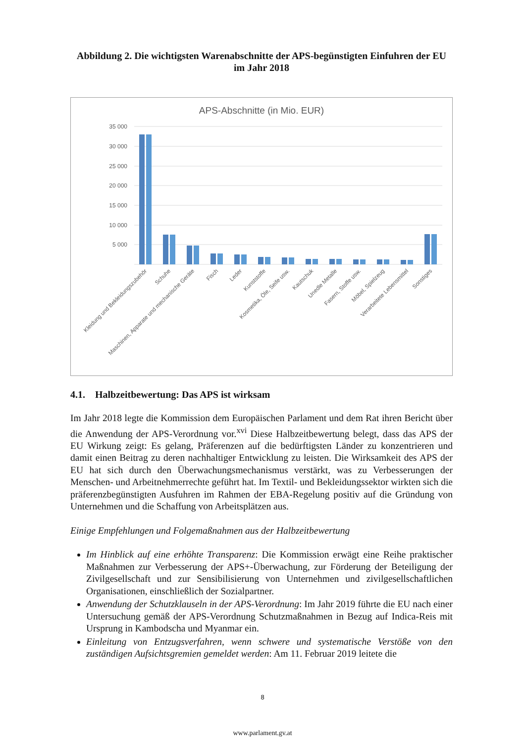Abbildung 2. Die wichtigsten Warenabschnitte der APS-begünstigten Einfuhren der EU im Jahr 2018
APS-Abschnitte (in Mio. EUR)
35 000
30 000
25 000
20 000
15 000
10 000
5 000
Kleidung und Bekleidungszubehör
Schuhe
Maschinen, Apparate und mechanische Geräte
Fisch
Leder
Kunststoffe
Kosmetika, Öle, Seife usw.
Kautschuk
Unedle Metalle
Fasern, Stoffe usw.
Möbel, Spielzeug
Verarbeitete Lebensmittel
Sonstiges
4.1. Halbzeitbewertung: Das APS ist wirksam
Im Jahr 2018 legte die Kommission dem Europäischen Parlament und dem Rat ihren Bericht über die Anwendung der APS-Verordnung vor.<sup>xvi</sup> Diese Halbzeitbewertung belegt, dass das APS der EU Wirkung zeigt: Es gelang, Präferenzen auf die bedürftigsten Länder zu konzentrieren und damit einen Beitrag zu deren nachhaltiger Entwicklung zu leisten. Die Wirksamkeit des APS der EU hat sich durch den Überwachungsmechanismus verstärkt, was zu Verbesserungen der Menschen- und Arbeitnehmerrechte geführt hat. Im Textil- und Bekleidungssektor wirkten sich die präferenzbegünstigten Ausfuhren im Rahmen der EBA-Regelung positiv auf die Gründung von Unternehmen und die Schaffung von Arbeitsplätzen aus.
Einige Empfehlungen und Folgemaßnahmen aus der Halbzeitbewertung
Im Hinblick auf eine erhöhte Transparenz: Die Kommission erwägt eine Reihe praktischer Maßnahmen zur Verbesserung der APS+-Überwachung, zur Förderung der Beteiligung der Zivilgesellschaft und zur Sensibilisierung von Unternehmen und zivilgesellschaftlichen Organisationen, einschließlich der Sozialpartner.
Anwendung der Schutzklauseln in der APS-Verordnung: Im Jahr 2019 führte die EU nach einer Untersuchung gemäß der APS-Verordnung Schutzmaßnahmen in Bezug auf Indica-Reis mit Ursprung in Kambodscha und Myanmar ein.
Einleitung von Entzugsverfahren, wenn schwere und systematische Verstöße von den zuständigen Aufsichtsgremien gemeldet werden: Am 11. Februar 2019 leitete die
8
www.parlament.gv.at